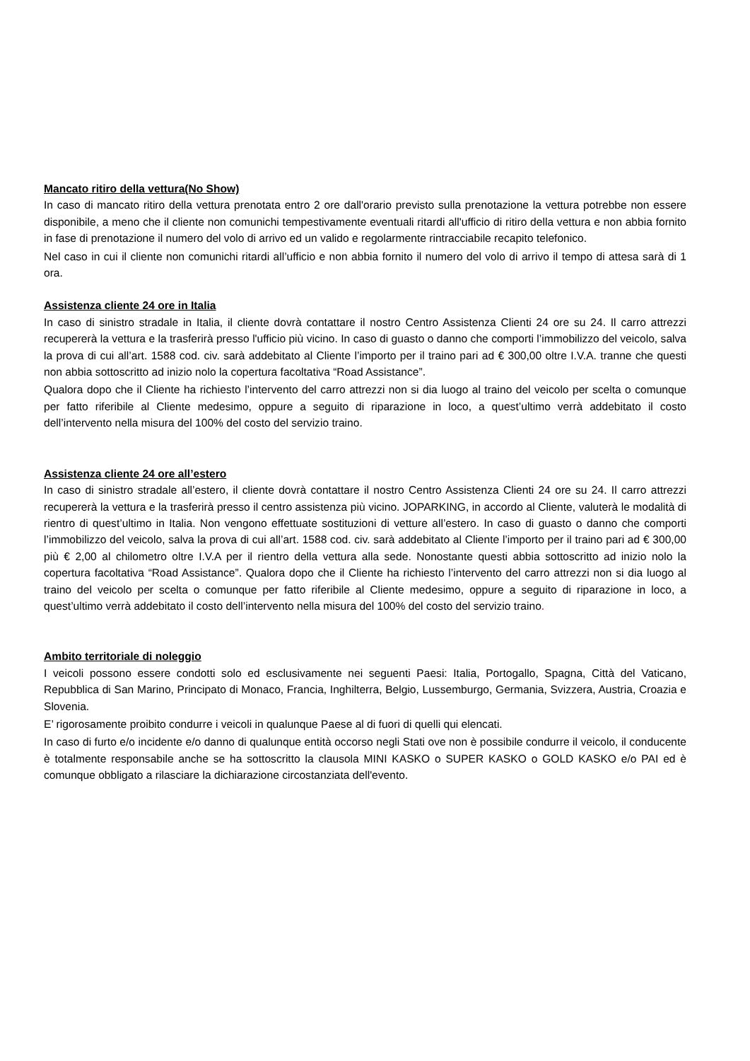Mancato ritiro della vettura(No Show)
In caso di mancato ritiro della vettura prenotata entro 2 ore dall'orario previsto sulla prenotazione la vettura potrebbe non essere disponibile, a meno che il cliente non comunichi tempestivamente eventuali ritardi all'ufficio di ritiro della vettura e non abbia fornito in fase di prenotazione il numero del volo di arrivo ed un valido e regolarmente rintracciabile recapito telefonico.
Nel caso in cui il cliente non comunichi ritardi all’ufficio e non abbia fornito il numero del volo di arrivo il tempo di attesa sarà di 1 ora.
Assistenza cliente 24 ore in Italia
In caso di sinistro stradale in Italia, il cliente dovrà contattare il nostro Centro Assistenza Clienti 24 ore su 24. Il carro attrezzi recupererà la vettura e la trasferirà presso l'ufficio più vicino. In caso di guasto o danno che comporti l’immobilizzo del veicolo, salva la prova di cui all’art. 1588 cod. civ. sarà addebitato al Cliente l’importo per il traino pari ad € 300,00 oltre I.V.A. tranne che questi non abbia sottoscritto ad inizio nolo la copertura facoltativa “Road Assistance”.
Qualora dopo che il Cliente ha richiesto l’intervento del carro attrezzi non si dia luogo al traino del veicolo per scelta o comunque per fatto riferibile al Cliente medesimo, oppure a seguito di riparazione in loco, a quest’ultimo verrà addebitato il costo dell’intervento nella misura del 100% del costo del servizio traino.
Assistenza cliente 24 ore all’estero
In caso di sinistro stradale all’estero, il cliente dovrà contattare il nostro Centro Assistenza Clienti 24 ore su 24. Il carro attrezzi recupererà la vettura e la trasferirà presso il centro assistenza più vicino. JOPARKING, in accordo al Cliente, valuterà le modalità di rientro di quest’ultimo in Italia. Non vengono effettuate sostituzioni di vetture all’estero. In caso di guasto o danno che comporti l’immobilizzo del veicolo, salva la prova di cui all’art. 1588 cod. civ. sarà addebitato al Cliente l’importo per il traino pari ad € 300,00 più € 2,00 al chilometro oltre I.V.A per il rientro della vettura alla sede. Nonostante questi abbia sottoscritto ad inizio nolo la copertura facoltativa “Road Assistance”. Qualora dopo che il Cliente ha richiesto l’intervento del carro attrezzi non si dia luogo al traino del veicolo per scelta o comunque per fatto riferibile al Cliente medesimo, oppure a seguito di riparazione in loco, a quest’ultimo verrà addebitato il costo dell’intervento nella misura del 100% del costo del servizio traino.
Ambito territoriale di noleggio
I veicoli possono essere condotti solo ed esclusivamente nei seguenti Paesi: Italia, Portogallo, Spagna, Città del Vaticano, Repubblica di San Marino, Principato di Monaco, Francia, Inghilterra, Belgio, Lussemburgo, Germania, Svizzera, Austria, Croazia e Slovenia.
E’ rigorosamente proibito condurre i veicoli in qualunque Paese al di fuori di quelli qui elencati.
In caso di furto e/o incidente e/o danno di qualunque entità occorso negli Stati ove non è possibile condurre il veicolo, il conducente è totalmente responsabile anche se ha sottoscritto la clausola MINI KASKO o SUPER KASKO o GOLD KASKO e/o PAI ed è comunque obbligato a rilasciare la dichiarazione circostanziata dell'evento.